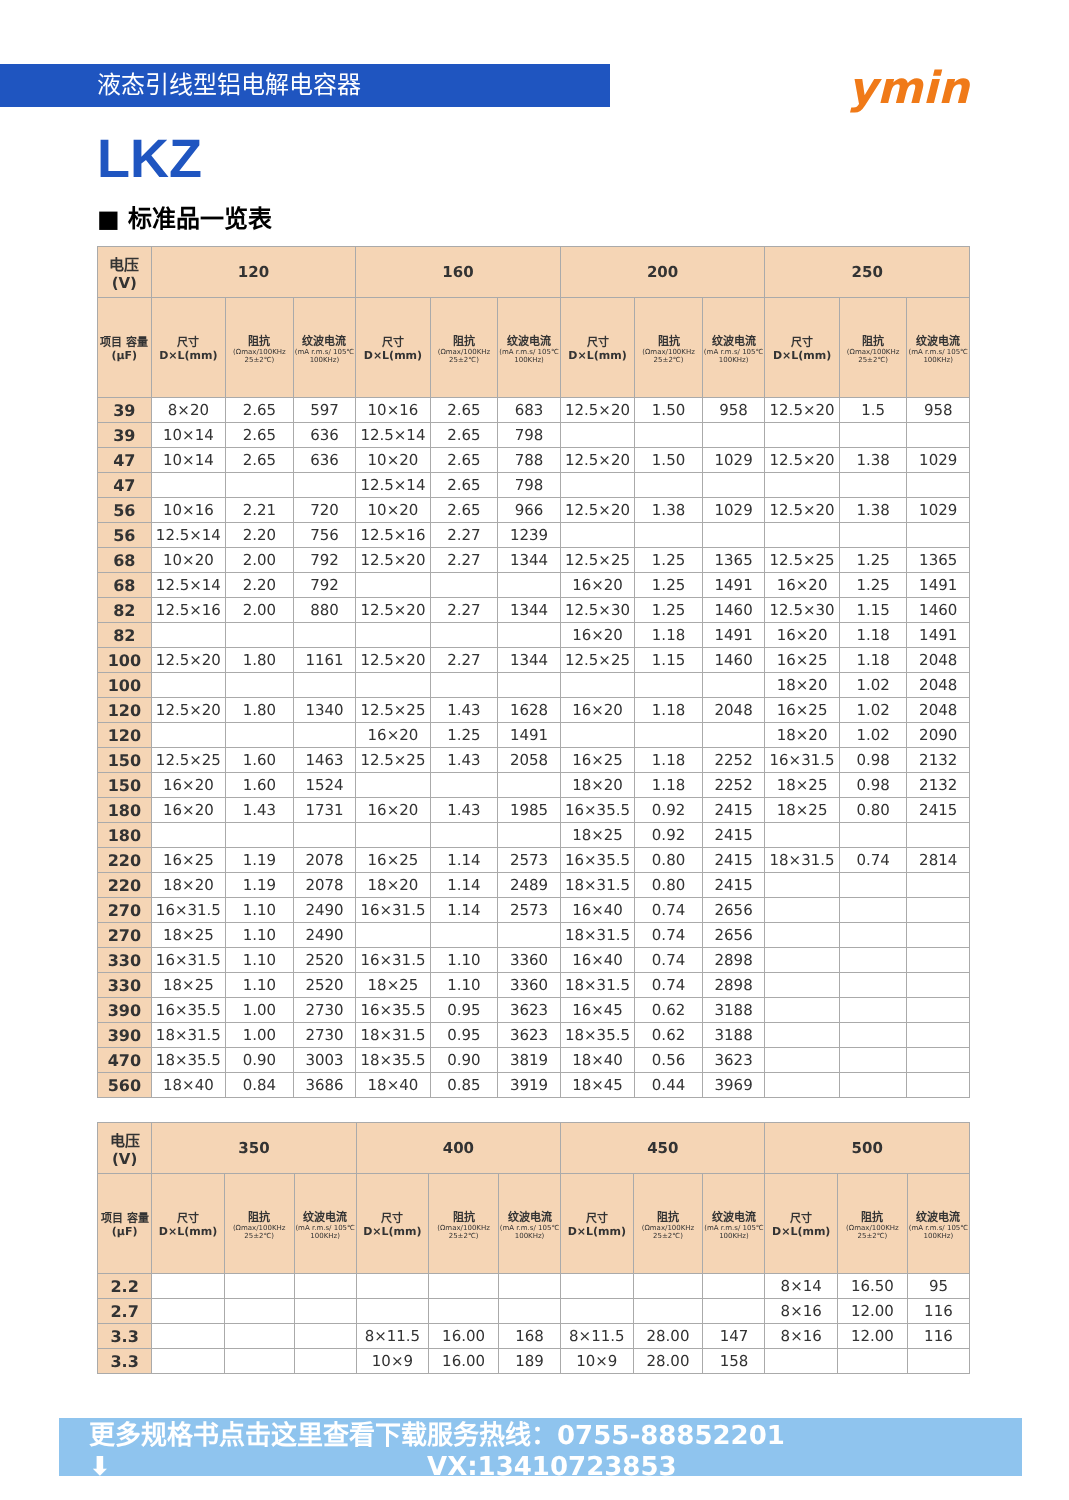液态引线型铝电解电容器
ymin
LKZ
■ 标准品一览表
| 电压(V) | 120 | | | 160 | | | 200 | | | 250 | | |
| --- | --- | --- | --- | --- | --- | --- | --- | --- | --- | --- | --- | --- |
| 项目 容量 (μF) | 尺寸 D×L(mm) | 阻抗 (Ωmax/100KHz 25±2℃) | 纹波电流 (mA r.m.s/ 105℃ 100KHz) | 尺寸 D×L(mm) | 阻抗 (Ωmax/100KHz 25±2℃) | 纹波电流 (mA r.m.s/ 105℃ 100KHz) | 尺寸 D×L(mm) | 阻抗 (Ωmax/100KHz 25±2℃) | 纹波电流 (mA r.m.s/ 105℃ 100KHz) | 尺寸 D×L(mm) | 阻抗 (Ωmax/100KHz 25±2℃) | 纹波电流 (mA r.m.s/ 105℃ 100KHz) |
| 39 | 8×20 | 2.65 | 597 | 10×16 | 2.65 | 683 | 12.5×20 | 1.50 | 958 | 12.5×20 | 1.5 | 958 |
| 39 | 10×14 | 2.65 | 636 | 12.5×14 | 2.65 | 798 | | | | | | |
| 47 | 10×14 | 2.65 | 636 | 10×20 | 2.65 | 788 | 12.5×20 | 1.50 | 1029 | 12.5×20 | 1.38 | 1029 |
| 47 | | | | 12.5×14 | 2.65 | 798 | | | | | | |
| 56 | 10×16 | 2.21 | 720 | 10×20 | 2.65 | 966 | 12.5×20 | 1.38 | 1029 | 12.5×20 | 1.38 | 1029 |
| 56 | 12.5×14 | 2.20 | 756 | 12.5×16 | 2.27 | 1239 | | | | | | |
| 68 | 10×20 | 2.00 | 792 | 12.5×20 | 2.27 | 1344 | 12.5×25 | 1.25 | 1365 | 12.5×25 | 1.25 | 1365 |
| 68 | 12.5×14 | 2.20 | 792 | | | | 16×20 | 1.25 | 1491 | 16×20 | 1.25 | 1491 |
| 82 | 12.5×16 | 2.00 | 880 | 12.5×20 | 2.27 | 1344 | 12.5×30 | 1.25 | 1460 | 12.5×30 | 1.15 | 1460 |
| 82 | | | | | | | 16×20 | 1.18 | 1491 | 16×20 | 1.18 | 1491 |
| 100 | 12.5×20 | 1.80 | 1161 | 12.5×20 | 2.27 | 1344 | 12.5×25 | 1.15 | 1460 | 16×25 | 1.18 | 2048 |
| 100 | | | | | | | | | | 18×20 | 1.02 | 2048 |
| 120 | 12.5×20 | 1.80 | 1340 | 12.5×25 | 1.43 | 1628 | 16×20 | 1.18 | 2048 | 16×25 | 1.02 | 2048 |
| 120 | | | | 16×20 | 1.25 | 1491 | | | | 18×20 | 1.02 | 2090 |
| 150 | 12.5×25 | 1.60 | 1463 | 12.5×25 | 1.43 | 2058 | 16×25 | 1.18 | 2252 | 16×31.5 | 0.98 | 2132 |
| 150 | 16×20 | 1.60 | 1524 | | | | 18×20 | 1.18 | 2252 | 18×25 | 0.98 | 2132 |
| 180 | 16×20 | 1.43 | 1731 | 16×20 | 1.43 | 1985 | 16×35.5 | 0.92 | 2415 | 18×25 | 0.80 | 2415 |
| 180 | | | | | | | 18×25 | 0.92 | 2415 | | | |
| 220 | 16×25 | 1.19 | 2078 | 16×25 | 1.14 | 2573 | 16×35.5 | 0.80 | 2415 | 18×31.5 | 0.74 | 2814 |
| 220 | 18×20 | 1.19 | 2078 | 18×20 | 1.14 | 2489 | 18×31.5 | 0.80 | 2415 | | | |
| 270 | 16×31.5 | 1.10 | 2490 | 16×31.5 | 1.14 | 2573 | 16×40 | 0.74 | 2656 | | | |
| 270 | 18×25 | 1.10 | 2490 | | | | 18×31.5 | 0.74 | 2656 | | | |
| 330 | 16×31.5 | 1.10 | 2520 | 16×31.5 | 1.10 | 3360 | 16×40 | 0.74 | 2898 | | | |
| 330 | 18×25 | 1.10 | 2520 | 18×25 | 1.10 | 3360 | 18×31.5 | 0.74 | 2898 | | | |
| 390 | 16×35.5 | 1.00 | 2730 | 16×35.5 | 0.95 | 3623 | 16×45 | 0.62 | 3188 | | | |
| 390 | 18×31.5 | 1.00 | 2730 | 18×31.5 | 0.95 | 3623 | 18×35.5 | 0.62 | 3188 | | | |
| 470 | 18×35.5 | 0.90 | 3003 | 18×35.5 | 0.90 | 3819 | 18×40 | 0.56 | 3623 | | | |
| 560 | 18×40 | 0.84 | 3686 | 18×40 | 0.85 | 3919 | 18×45 | 0.44 | 3969 | | | |
| 电压(V) | 350 | | | 400 | | | 450 | | | 500 | | |
| --- | --- | --- | --- | --- | --- | --- | --- | --- | --- | --- | --- | --- |
| 项目 容量 (μF) | 尺寸 D×L(mm) | 阻抗 (Ωmax/100KHz 25±2℃) | 纹波电流 (mA r.m.s/ 105℃ 100KHz) | 尺寸 D×L(mm) | 阻抗 (Ωmax/100KHz 25±2℃) | 纹波电流 (mA r.m.s/ 105℃ 100KHz) | 尺寸 D×L(mm) | 阻抗 (Ωmax/100KHz 25±2℃) | 纹波电流 (mA r.m.s/ 105℃ 100KHz) | 尺寸 D×L(mm) | 阻抗 (Ωmax/100KHz 25±2℃) | 纹波电流 (mA r.m.s/ 105℃ 100KHz) |
| 2.2 | | | | | | | | | | 8×14 | 16.50 | 95 |
| 2.7 | | | | | | | | | | 8×16 | 12.00 | 116 |
| 3.3 | | | | 8×11.5 | 16.00 | 168 | 8×11.5 | 28.00 | 147 | 8×16 | 12.00 | 116 |
| 3.3 | | | | 10×9 | 16.00 | 189 | 10×9 | 28.00 | 158 | | | |
更多规格书点击这里查看下载 ⬇ 服务热线：0755-88852201 VX:13410723853